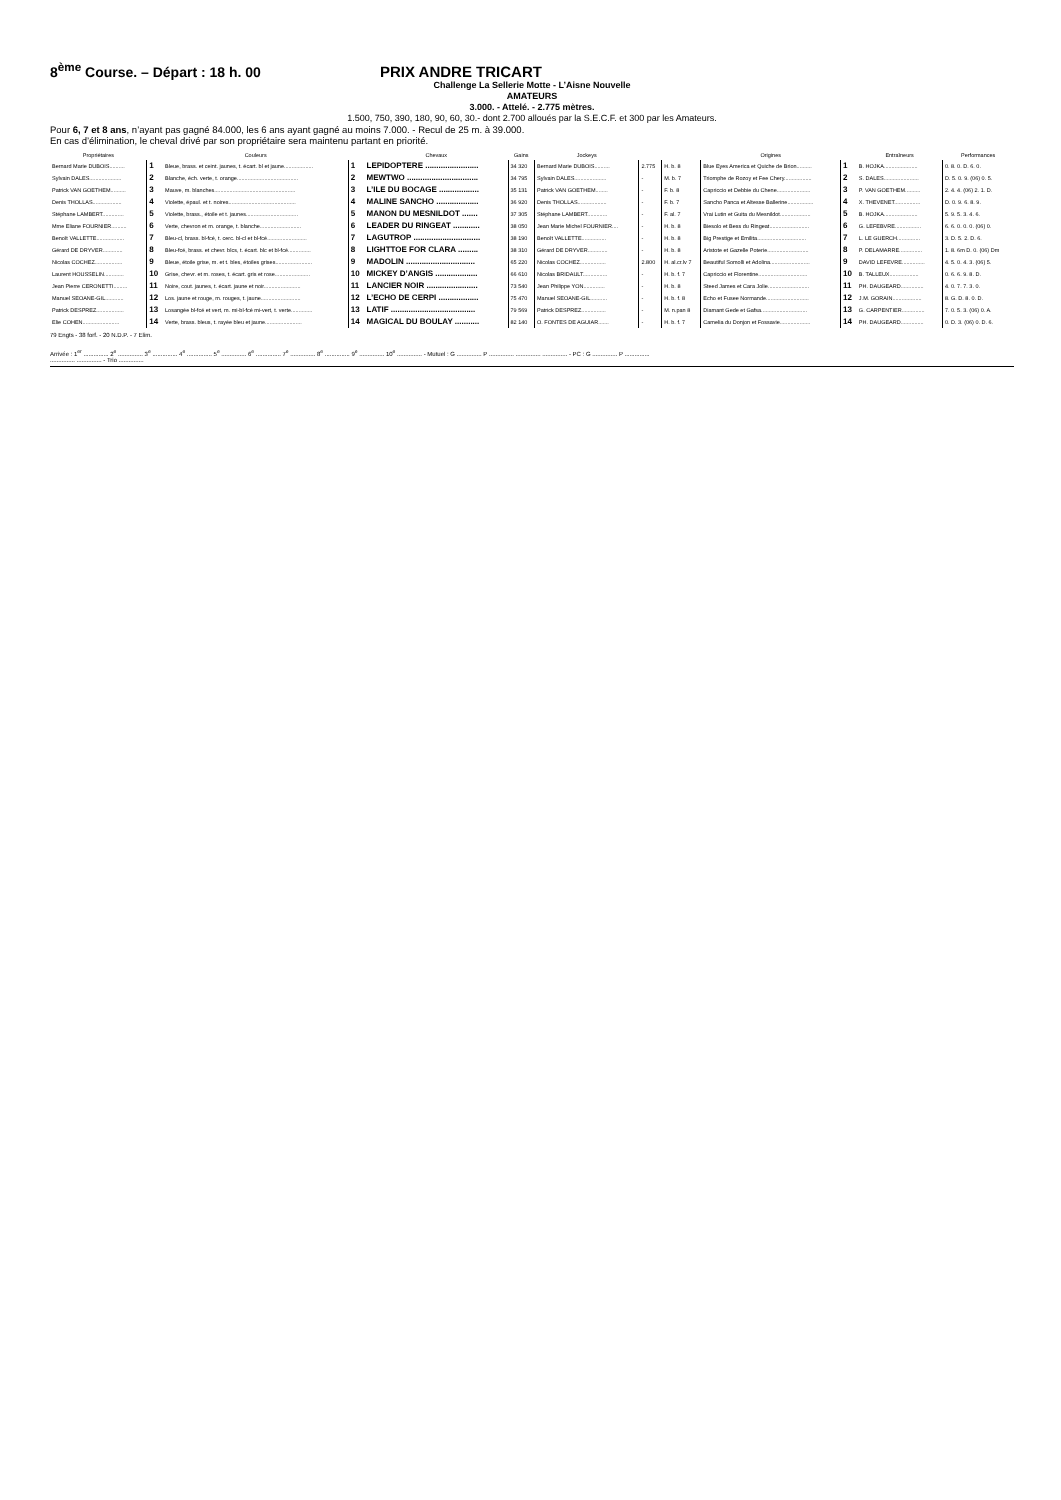8<sup>ème</sup> Course. – Départ : 18 h. 00 PRIX ANDRE TRICART
Challenge La Sellerie Motte - L’Aisne Nouvelle
AMATEURS
3.000. - Attelé. - 2.775 mètres.
1.500, 750, 390, 180, 90, 60, 30.- dont 2.700 alloués par la S.E.C.F. et 300 par les Amateurs.
Pour 6, 7 et 8 ans, n’ayant pas gagné 84.000, les 6 ans ayant gagné au moins 7.000. - Recul de 25 m. à 39.000.
En cas d’élimination, le cheval drivé par son propriétaire sera maintenu partant en priorité.
| Propriétaires | | Couleurs | | Chevaux | Gains | Jockeys | | | Origines | | Entraîneurs | Performances |
| --- | --- | --- | --- | --- | --- | --- | --- | --- | --- | --- | --- | --- |
| Bernard Marie DUBOIS.......... | 1 | Bleue, brass. et ceint. jaunes, t. écart. bl et jaune................... | 1 | LEPIDOPTERE ........................ | 34 320 | Bernard Marie DUBOIS.......... | 2.775 | H. b. 8 | Blue Eyes America et Quiche de Brion.......... | 1 | B. HOJKA...................... | 0. 8. 0. D. 6. 0. |
| Sylvain DALES..................... | 2 | Blanche, éch. verte, t. orange........................................ | 2 | MEWTWO ................................ | 34 795 | Sylvain DALES..................... | - | M. b. 7 | Triomphe de Rozoy et Fee Chery.................. | 2 | S. DALES....................... | D. 5. 0. 9. (06) 0. 5. |
| Patrick VAN GOETHEM.......... | 3 | Mauve, m. blanches..................................................... | 3 | L’ILE DU BOCAGE .................. | 35 131 | Patrick VAN GOETHEM........ | - | F. b. 8 | Capriccio et Debbie du Chene...................... | 3 | P. VAN GOETHEM.......... | 2. 4. 4. (06) 2. 1. D. |
| Denis THOLLAS................... | 4 | Violette, épaul. et t. noires............................................ | 4 | MALINE SANCHO ................... | 36 920 | Denis THOLLAS................... | - | F. b. 7 | Sancho Panca et Altesse Ballerine................. | 4 | X. THEVENET................. | D. 0. 9. 6. 8. 9. |
| Stéphane LAMBERT.............. | 5 | Violette, brass., étoile et t. jaunes.................................. | 5 | MANON DU MESNILDOT ....... | 37 305 | Stéphane LAMBERT............. | - | F. al. 7 | Vrai Lutin et Guita du Mesnildot.................... | 5 | B. HOJKA...................... | 5. 9. 5. 3. 4. 6. |
| Mme Eliane FOURNIER.......... | 6 | Verte, chevron et m. orange, t. blanche........................... | 6 | LEADER DU RINGEAT ............ | 38 050 | Jean Marie Michel FOURNIER.... | - | H. b. 8 | Biesolo et Bess du Ringeat.......................... | 6 | G. LEFEBVRE................. | 6. 6. 0. 0. 0. (06) 0. |
| Benoît VALLETTE.................. | 7 | Bleu-cl, brass. bl-fcé, t. cerc. bl-cl et bl-fcé.......................... | 7 | LAGUTROP .............................. | 38 190 | Benoît VALLETTE................ | - | H. b. 8 | Big Prestige et Emilita................................ | 7 | L. LE GUERCH............... | 3. D. 5. 2. D. 6. |
| Gérard DE DRYVER............. | 8 | Bleu-fcé, brass. et chevr. blcs, t. écart. blc et bl-fcé............... | 8 | LIGHTTOE FOR CLARA ......... | 38 310 | Gérard DE DRYVER............. | - | H. b. 8 | Aristote et Gazelle Poterie........................... | 8 | P. DELAMARRE............... | 1. 8. 6m D. 0. (06) Dm |
| Nicolas COCHEZ.................. | 9 | Bleue, étoile grise, m. et t. bles, étoiles grises........................ | 9 | MADOLIN ............................... | 65 220 | Nicolas COCHEZ................. | 2.800 | H. al.cr.lv 7 | Beautiful Somolli et Adolina.......................... | 9 | DAVID LEFEVRE............... | 4. 5. 0. 4. 3. (06) 5. |
| Laurent HOUSSELIN............. | 10 | Grise, chevr. et m. roses, t. écart. gris et rose....................... | 10 | MICKEY D’ANGIS ................... | 66 610 | Nicolas BRIDAULT................ | - | H. b. f. 7 | Capriccio et Florentine................................ | 10 | B. TALLEUX................... | 0. 6. 6. 9. 8. D. |
| Jean Pierre CERONETTI......... | 11 | Noire, cout. jaunes, t. écart. jaune et noir........................ | 11 | LANCIER NOIR ....................... | 73 540 | Jean Philippe YON.............. | - | H. b. 8 | Steed James et Cara Jolie........................... | 11 | PH. DAUGEARD............... | 4. 0. 7. 7. 3. 0. |
| Manuel SEOANE-GIL............ | 12 | Los. jaune et rouge, m. rouges, t. jaune.......................... | 12 | L’ECHO DE CERPI .................. | 75 470 | Manuel SEOANE-GIL........... | - | H. b. f. 8 | Echo et Fusee Normande............................ | 12 | J.M. GORAIN................... | 8. G. D. 8. 0. D. |
| Patrick DESPREZ.................. | 13 | Losangée bl-fcé et vert, m. mi-bl-fcé mi-vert, t. verte.............. | 13 | LATIF ...................................... | 79 569 | Patrick DESPREZ................ | - | M. n.pan 8 | Diamant Gede et Gafsa.............................. | 13 | G. CARPENTIER............... | 7. 0. 5. 3. (06) 0. A. |
| Elie COHEN........................ | 14 | Verte, brass. bleus, t. rayée bleu et jaune........................ | 14 | MAGICAL DU BOULAY ........... | 82 140 | O. FONTES DE AGUIAR....... | - | H. b. f. 7 | Camelia du Donjon et Fossavie.................... | 14 | PH. DAUGEARD............... | 0. D. 3. (06) 0. D. 6. |
79 Engts - 38 forf. - 20 N.D.P. - 7 Elim.
Arrivée : 1<sup>er</sup> ............... 2<sup>e</sup> ............... 3<sup>e</sup> ............... 4<sup>e</sup> ............... 5<sup>e</sup> ............... 6<sup>e</sup> ............... 7<sup>e</sup> ............... 8<sup>e</sup> ............... 9<sup>e</sup> ............... 10<sup>e</sup> ............... - Mutuel : G ............... P ............... ............... ............... - PC : G ............... P ...............
............... ............... - Trio ...............